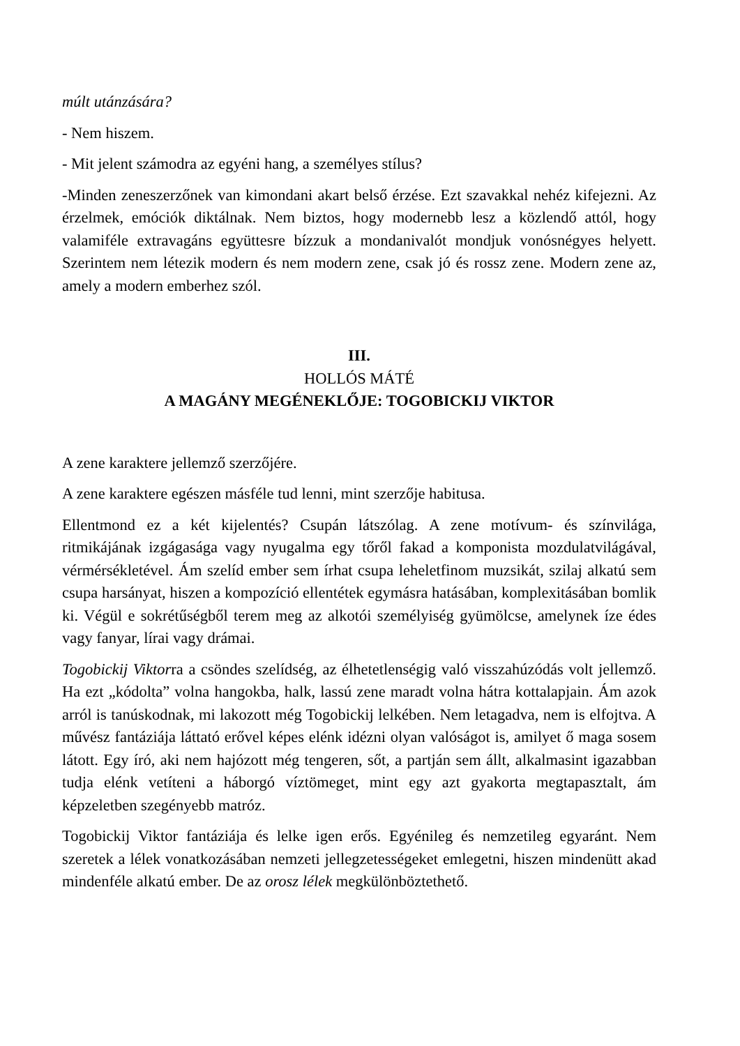múlt utánzására?
- Nem hiszem.
- Mit jelent számodra az egyéni hang, a személyes stílus?
-Minden zeneszerzőnek van kimondani akart belső érzése. Ezt szavakkal nehéz kife­jezni. Az érzelmek, emóciók diktálnak. Nem biztos, hogy modernebb lesz a közlendő attól, hogy valamiféle extravagáns együttesre bízzuk a mondanivalót mondjuk vonósnégyes helyett. Szerintem nem létezik modern és nem modern zene, csak jó és rossz zene. Modern zene az, amely a modern emberhez szól.
III.
HOLLÓS MÁTÉ
A MAGÁNY MEGÉNEKLŐJE: TOGOBICKIJ VIKTOR
A zene karaktere jellemző szerzőjére.
A zene karaktere egészen másféle tud lenni, mint szerzője habitusa.
Ellentmond ez a két kijelentés? Csupán látszólag. A zene motívum- és színvilága, ritmikájának izgágasága vagy nyugalma egy tőről fakad a komponista mozdulatvilágával, vérmérsékletével. Ám szelíd ember sem írhat csupa leheletfinom muzsikát, szilaj alkatú sem csupa harsányat, hiszen a kompozíció ellentétek egymásra hatásában, komplexitásában bomlik ki. Végül e sokrétűségből terem meg az alkotói személyiség gyümölcse, amelynek íze édes vagy fanyar, lírai vagy drámai.
Togobickij Viktorra a csöndes szelídség, az élhetetlenségig való visszahúzódás volt jellemző. Ha ezt „kódolta” volna hangokba, halk, lassú zene maradt volna hátra kottalapjain. Ám azok arról is tanúskodnak, mi lakozott még Togobickij lelkében. Nem letagadva, nem is elfojtva. A művész fantáziája láttató erővel képes elénk idézni olyan valóságot is, amilyet ő maga sosem látott. Egy író, aki nem hajózott még tengeren, sőt, a partján sem állt, alkalmasint igazabban tudja elénk vetíteni a háborgó víztömeget, mint egy azt gyakorta megtapasztalt, ám képzeletben szegényebb matróz.
Togobickij Viktor fantáziája és lelke igen erős. Egyénileg és nemzetileg egyaránt. Nem szeretek a lélek vonatkozásában nemzeti jellegzetességeket emlegetni, hiszen mindenütt akad mindenféle alkatú ember. De az orosz lélek megkülönböztethető.